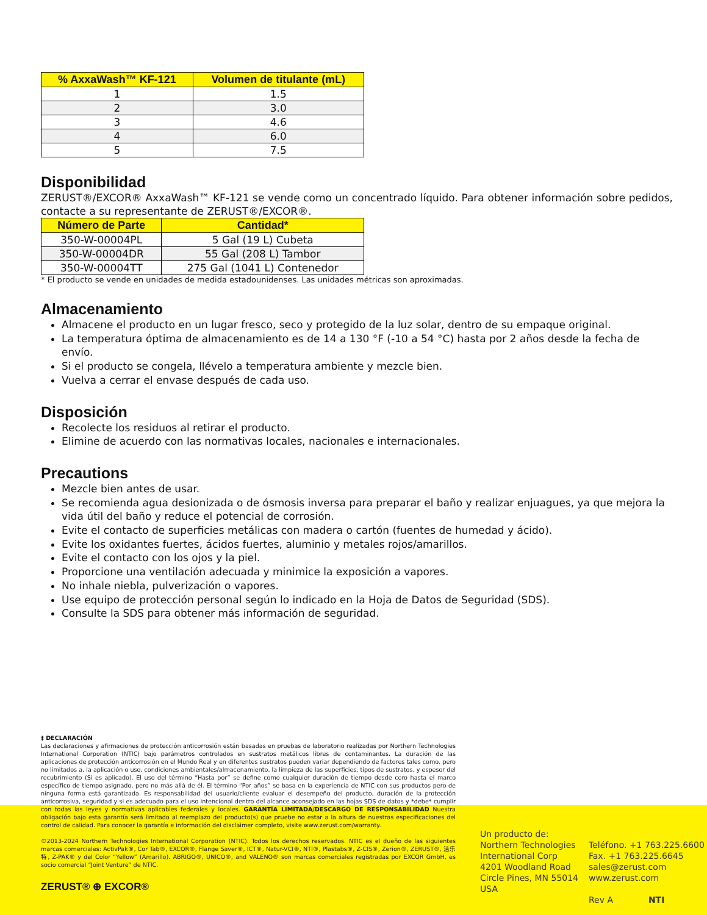| % AxxaWash™ KF-121 | Volumen de titulante (mL) |
| --- | --- |
| 1 | 1.5 |
| 2 | 3.0 |
| 3 | 4.6 |
| 4 | 6.0 |
| 5 | 7.5 |
Disponibilidad
ZERUST®/EXCOR® AxxaWash™ KF-121 se vende como un concentrado líquido. Para obtener información sobre pedidos, contacte a su representante de ZERUST®/EXCOR®.
| Número de Parte | Cantidad* |
| --- | --- |
| 350-W-00004PL | 5 Gal (19 L) Cubeta |
| 350-W-00004DR | 55 Gal (208 L) Tambor |
| 350-W-00004TT | 275 Gal (1041 L) Contenedor |
* El producto se vende en unidades de medida estadounidenses. Las unidades métricas son aproximadas.
Almacenamiento
Almacene el producto en un lugar fresco, seco y protegido de la luz solar, dentro de su empaque original.
La temperatura óptima de almacenamiento es de 14 a 130 °F (-10 a 54 °C) hasta por 2 años desde la fecha de envío.
Si el producto se congela, llévelo a temperatura ambiente y mezcle bien.
Vuelva a cerrar el envase después de cada uso.
Disposición
Recolecte los residuos al retirar el producto.
Elimine de acuerdo con las normativas locales, nacionales e internacionales.
Precautions
Mezcle bien antes de usar.
Se recomienda agua desionizada o de ósmosis inversa para preparar el baño y realizar enjuagues, ya que mejora la vida útil del baño y reduce el potencial de corrosión.
Evite el contacto de superficies metálicas con madera o cartón (fuentes de humedad y ácido).
Evite los oxidantes fuertes, ácidos fuertes, aluminio y metales rojos/amarillos.
Evite el contacto con los ojos y la piel.
Proporcione una ventilación adecuada y minimice la exposición a vapores.
No inhale niebla, pulverización o vapores.
Use equipo de protección personal según lo indicado en la Hoja de Datos de Seguridad (SDS).
Consulte la SDS para obtener más información de seguridad.
‡ DECLARACIÓN
Las declaraciones y afirmaciones de protección anticorrosión están basadas en pruebas de laboratorio realizadas por Northern Technologies International Corporation (NTIC) bajo parámetros controlados en sustratos metálicos libres de contaminantes. La duración de las aplicaciones de protección anticorrosión en el Mundo Real y en diferentes sustratos pueden variar dependiendo de factores tales como, pero no limitados a, la aplicación o uso, condiciones ambientales/almacenamiento, la limpieza de las superficies, tipos de sustratos, y espesor del recubrimiento (Si es aplicado). El uso del término “Hasta por” se define como cualquier duración de tiempo desde cero hasta el marco específico de tiempo asignado, pero no más allá de él. El término “Por años” se basa en la experiencia de NTIC con sus productos pero de ninguna forma está garantizada. Es responsabilidad del usuario/cliente evaluar el desempeño del producto, duración de la protección anticorrosiva, seguridad y si es adecuado para el uso intencional dentro del alcance aconsejado en las hojas SDS de datos y *debe* cumplir con todas las leyes y normativas aplicables federales y locales. GARANTÍA LIMITADA/DESCARGO DE RESPONSABILIDAD Nuestra obligación bajo esta garantía será limitado al reemplazo del producto(s) que pruebe no estar a la altura de nuestras especificaciones del control de calidad. Para conocer la garantía e información del disclaimer completo, visite www.zerust.com/warranty.
©2013-2024 Northern Technologies International Corporation (NTIC). Todos los derechos reservados. NTIC es el dueño de las siguientes marcas comerciales: ActivPak®, Cor Tab®, EXCOR®, Flange Saver®, ICT®, Natur-VCI®, NTI®, Plastabs®, Z-CIS®, Zerion®, ZERUST®, 洁乐特, Z-PAK® y del Color “Yellow” (Amarillo). ABRIGO®, UNICO®, and VALENO® son marcas comerciales registradas por EXCOR GmbH, es socio comercial “Joint Venture” de NTIC.
ZERUST® ⊕ EXCOR®
Un producto de:
Northern Technologies
International Corp
4201 Woodland Road
Circle Pines, MN 55014
USA
Teléfono. +1 763.225.6600
Fax. +1 763.225.6645
sales@zerust.com
www.zerust.com
Rev A NTI